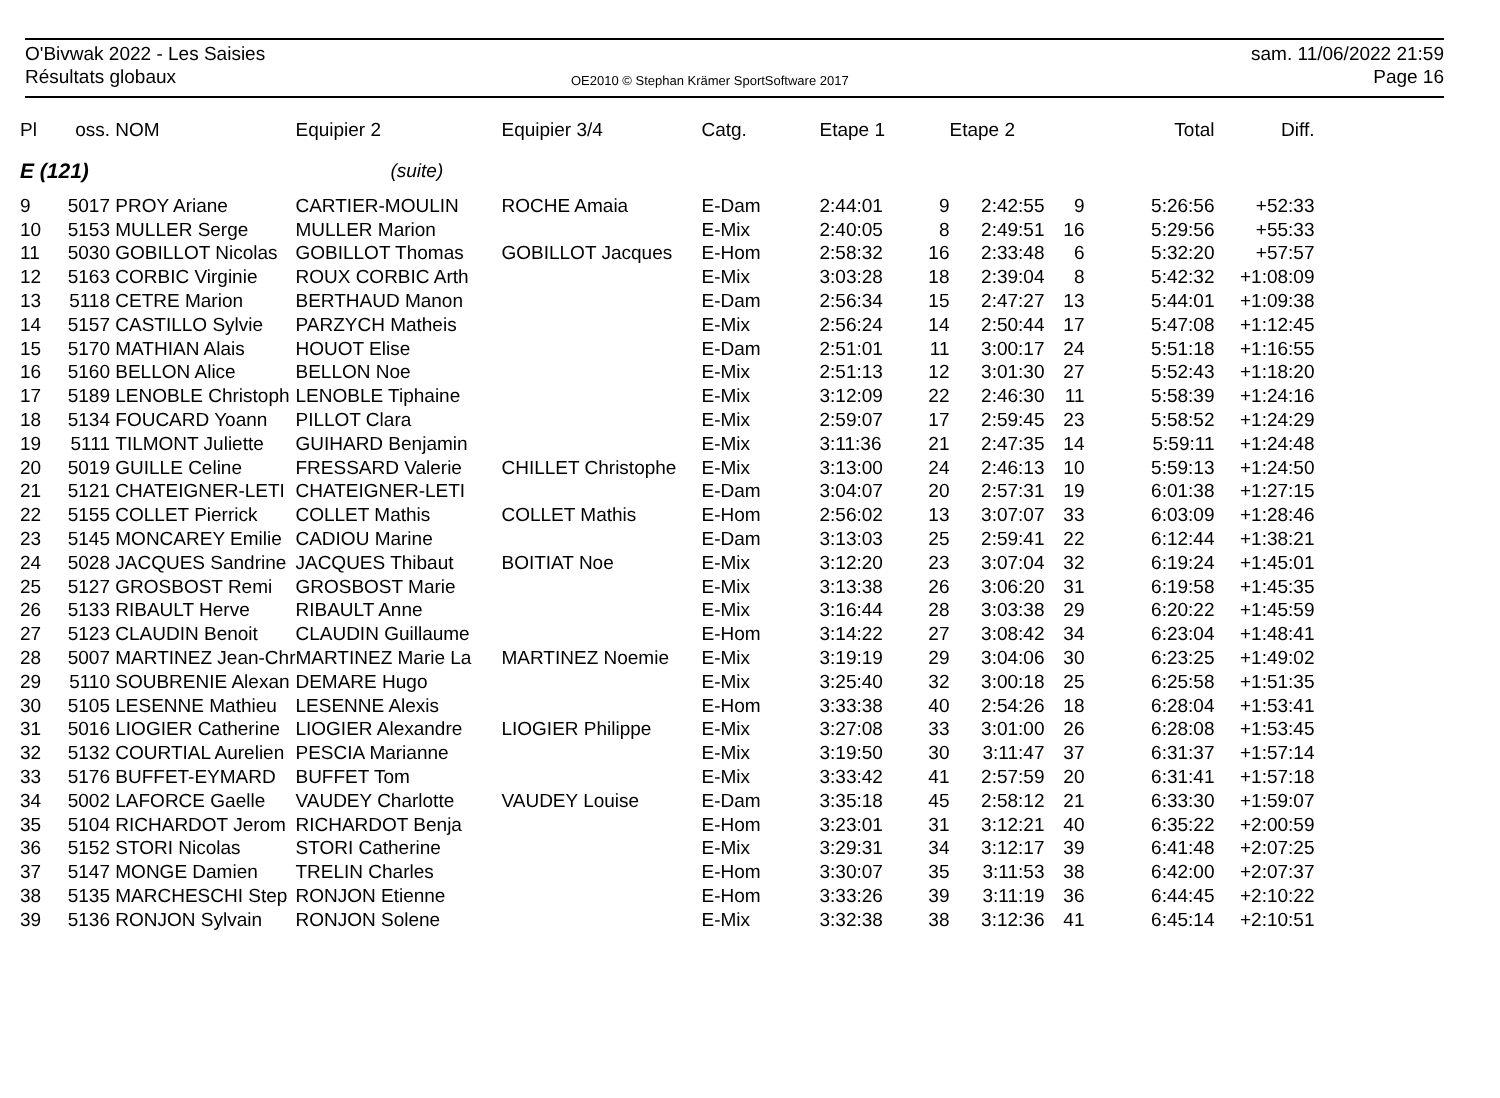O'Bivwak 2022 - Les Saisies
Résultats globaux
OE2010 © Stephan Krämer SportSoftware 2017
sam. 11/06/2022 21:59
Page 16
| Pl | oss. | NOM | Equipier 2 | Equipier 3/4 | Catg. | Etape 1 | | Etape 2 | | Total | Diff. |
| --- | --- | --- | --- | --- | --- | --- | --- | --- | --- | --- | --- |
| E (121) | | | (suite) | | | | | | | | |
| 9 | 5017 | PROY Ariane | CARTIER-MOULIN | ROCHE Amaia | E-Dam | 2:44:01 | 9 | 2:42:55 | 9 | 5:26:56 | +52:33 |
| 10 | 5153 | MULLER Serge | MULLER Marion | | E-Mix | 2:40:05 | 8 | 2:49:51 | 16 | 5:29:56 | +55:33 |
| 11 | 5030 | GOBILLOT Nicolas | GOBILLOT Thomas | GOBILLOT Jacques | E-Hom | 2:58:32 | 16 | 2:33:48 | 6 | 5:32:20 | +57:57 |
| 12 | 5163 | CORBIC Virginie | ROUX CORBIC Arth | | E-Mix | 3:03:28 | 18 | 2:39:04 | 8 | 5:42:32 | +1:08:09 |
| 13 | 5118 | CETRE Marion | BERTHAUD Manon | | E-Dam | 2:56:34 | 15 | 2:47:27 | 13 | 5:44:01 | +1:09:38 |
| 14 | 5157 | CASTILLO Sylvie | PARZYCH Matheis | | E-Mix | 2:56:24 | 14 | 2:50:44 | 17 | 5:47:08 | +1:12:45 |
| 15 | 5170 | MATHIAN Alais | HOUOT Elise | | E-Dam | 2:51:01 | 11 | 3:00:17 | 24 | 5:51:18 | +1:16:55 |
| 16 | 5160 | BELLON Alice | BELLON Noe | | E-Mix | 2:51:13 | 12 | 3:01:30 | 27 | 5:52:43 | +1:18:20 |
| 17 | 5189 | LENOBLE Christoph | LENOBLE Tiphaine | | E-Mix | 3:12:09 | 22 | 2:46:30 | 11 | 5:58:39 | +1:24:16 |
| 18 | 5134 | FOUCARD Yoann | PILLOT Clara | | E-Mix | 2:59:07 | 17 | 2:59:45 | 23 | 5:58:52 | +1:24:29 |
| 19 | 5111 | TILMONT Juliette | GUIHARD Benjamin | | E-Mix | 3:11:36 | 21 | 2:47:35 | 14 | 5:59:11 | +1:24:48 |
| 20 | 5019 | GUILLE Celine | FRESSARD Valerie | CHILLET Christophe | E-Mix | 3:13:00 | 24 | 2:46:13 | 10 | 5:59:13 | +1:24:50 |
| 21 | 5121 | CHATEIGNER-LETI | CHATEIGNER-LETI | | E-Dam | 3:04:07 | 20 | 2:57:31 | 19 | 6:01:38 | +1:27:15 |
| 22 | 5155 | COLLET Pierrick | COLLET Mathis | COLLET Mathis | E-Hom | 2:56:02 | 13 | 3:07:07 | 33 | 6:03:09 | +1:28:46 |
| 23 | 5145 | MONCAREY Emilie | CADIOU Marine | | E-Dam | 3:13:03 | 25 | 2:59:41 | 22 | 6:12:44 | +1:38:21 |
| 24 | 5028 | JACQUES Sandrine | JACQUES Thibaut | BOITIAT Noe | E-Mix | 3:12:20 | 23 | 3:07:04 | 32 | 6:19:24 | +1:45:01 |
| 25 | 5127 | GROSBOST Remi | GROSBOST Marie | | E-Mix | 3:13:38 | 26 | 3:06:20 | 31 | 6:19:58 | +1:45:35 |
| 26 | 5133 | RIBAULT Herve | RIBAULT Anne | | E-Mix | 3:16:44 | 28 | 3:03:38 | 29 | 6:20:22 | +1:45:59 |
| 27 | 5123 | CLAUDIN Benoit | CLAUDIN Guillaume | | E-Hom | 3:14:22 | 27 | 3:08:42 | 34 | 6:23:04 | +1:48:41 |
| 28 | 5007 | MARTINEZ Jean-Chr | MARTINEZ Marie La | MARTINEZ Noemie | E-Mix | 3:19:19 | 29 | 3:04:06 | 30 | 6:23:25 | +1:49:02 |
| 29 | 5110 | SOUBRENIE Alexan | DEMARE Hugo | | E-Mix | 3:25:40 | 32 | 3:00:18 | 25 | 6:25:58 | +1:51:35 |
| 30 | 5105 | LESENNE Mathieu | LESENNE Alexis | | E-Hom | 3:33:38 | 40 | 2:54:26 | 18 | 6:28:04 | +1:53:41 |
| 31 | 5016 | LIOGIER Catherine | LIOGIER Alexandre | LIOGIER Philippe | E-Mix | 3:27:08 | 33 | 3:01:00 | 26 | 6:28:08 | +1:53:45 |
| 32 | 5132 | COURTIAL Aurelien | PESCIA Marianne | | E-Mix | 3:19:50 | 30 | 3:11:47 | 37 | 6:31:37 | +1:57:14 |
| 33 | 5176 | BUFFET-EYMARD | BUFFET Tom | | E-Mix | 3:33:42 | 41 | 2:57:59 | 20 | 6:31:41 | +1:57:18 |
| 34 | 5002 | LAFORCE Gaelle | VAUDEY Charlotte | VAUDEY Louise | E-Dam | 3:35:18 | 45 | 2:58:12 | 21 | 6:33:30 | +1:59:07 |
| 35 | 5104 | RICHARDOT Jerom | RICHARDOT Benja | | E-Hom | 3:23:01 | 31 | 3:12:21 | 40 | 6:35:22 | +2:00:59 |
| 36 | 5152 | STORI Nicolas | STORI Catherine | | E-Mix | 3:29:31 | 34 | 3:12:17 | 39 | 6:41:48 | +2:07:25 |
| 37 | 5147 | MONGE Damien | TRELIN Charles | | E-Hom | 3:30:07 | 35 | 3:11:53 | 38 | 6:42:00 | +2:07:37 |
| 38 | 5135 | MARCHESCHI Step | RONJON Etienne | | E-Hom | 3:33:26 | 39 | 3:11:19 | 36 | 6:44:45 | +2:10:22 |
| 39 | 5136 | RONJON Sylvain | RONJON Solene | | E-Mix | 3:32:38 | 38 | 3:12:36 | 41 | 6:45:14 | +2:10:51 |